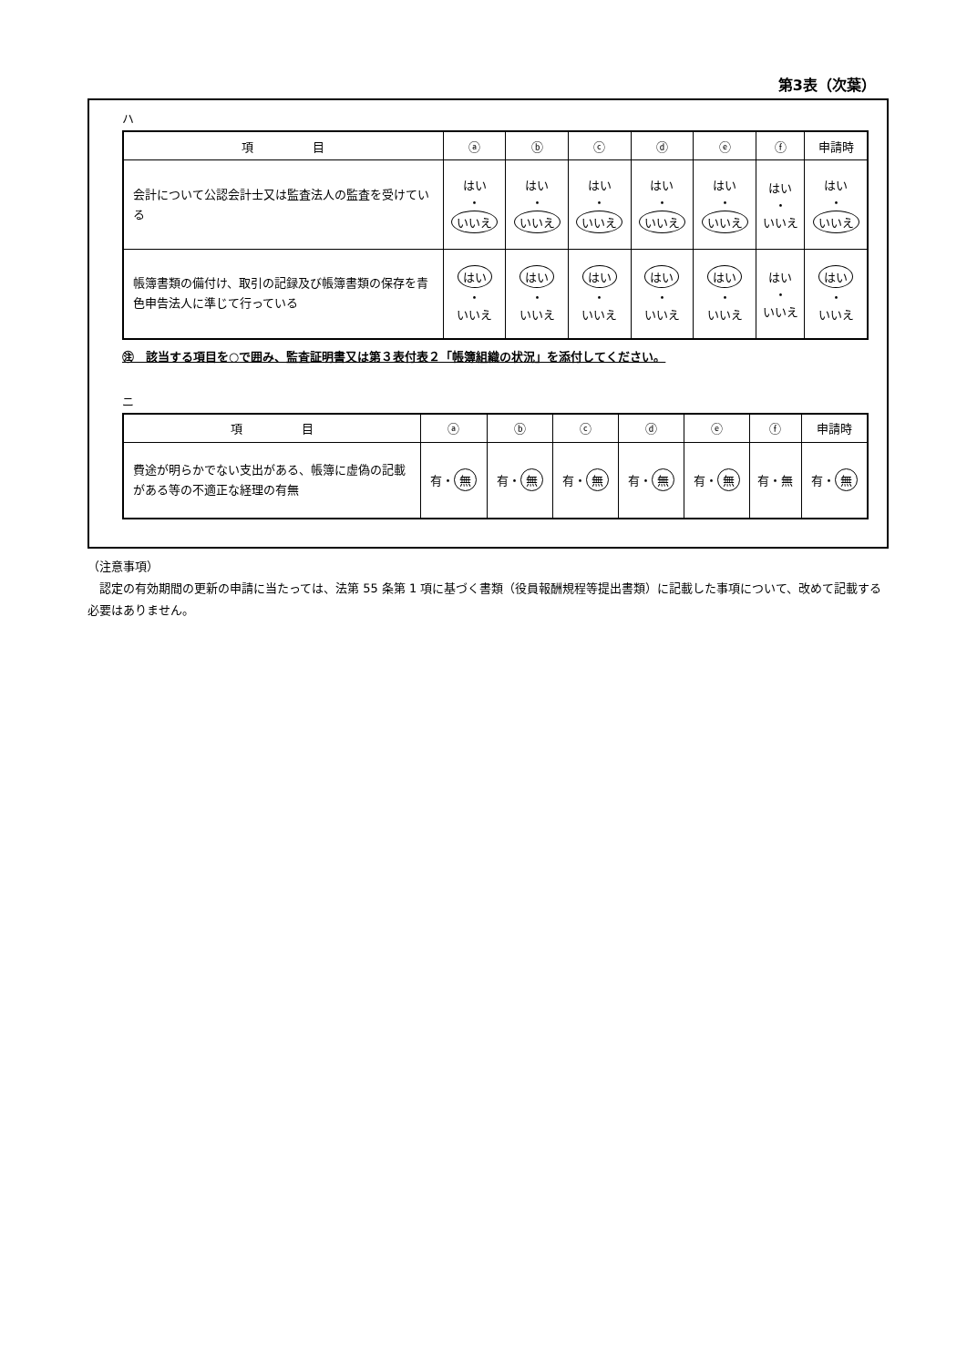第3表（次葉）
ハ
| 項 目 | ⓐ | ⓑ | ⓒ | ⓓ | ⓔ | ⓕ | 申請時 |
| --- | --- | --- | --- | --- | --- | --- | --- |
| 会計について公認会計士又は監査法人の監査を受けている | はい ・ いいえ | はい ・ いいえ | はい ・ いいえ | はい ・ いいえ | はい ・ いいえ | はい ・ いいえ | はい ・ いいえ |
| 帳簿書類の備付け、取引の記録及び帳簿書類の保存を青色申告法人に準じて行っている | はい ・ いいえ | はい ・ いいえ | はい ・ いいえ | はい ・ いいえ | はい ・ いいえ | はい ・ いいえ | はい ・ いいえ |
㊟　該当する項目を○で囲み、監査証明書又は第３表付表２「帳簿組織の状況」を添付してください。
ニ
| 項 目 | ⓐ | ⓑ | ⓒ | ⓓ | ⓔ | ⓕ | 申請時 |
| --- | --- | --- | --- | --- | --- | --- | --- |
| 費途が明らかでない支出がある、帳簿に虚偽の記載がある等の不適正な経理の有無 | 有・ 無 | 有・ 無 | 有・ 無 | 有・ 無 | 有・ 無 | 有・無 | 有・ 無 |
（注意事項）
　認定の有効期間の更新の申請に当たっては、法第 55 条第 1 項に基づく書類（役員報酬規程等提出書類）に記載した事項について、改めて記載する必要はありません。